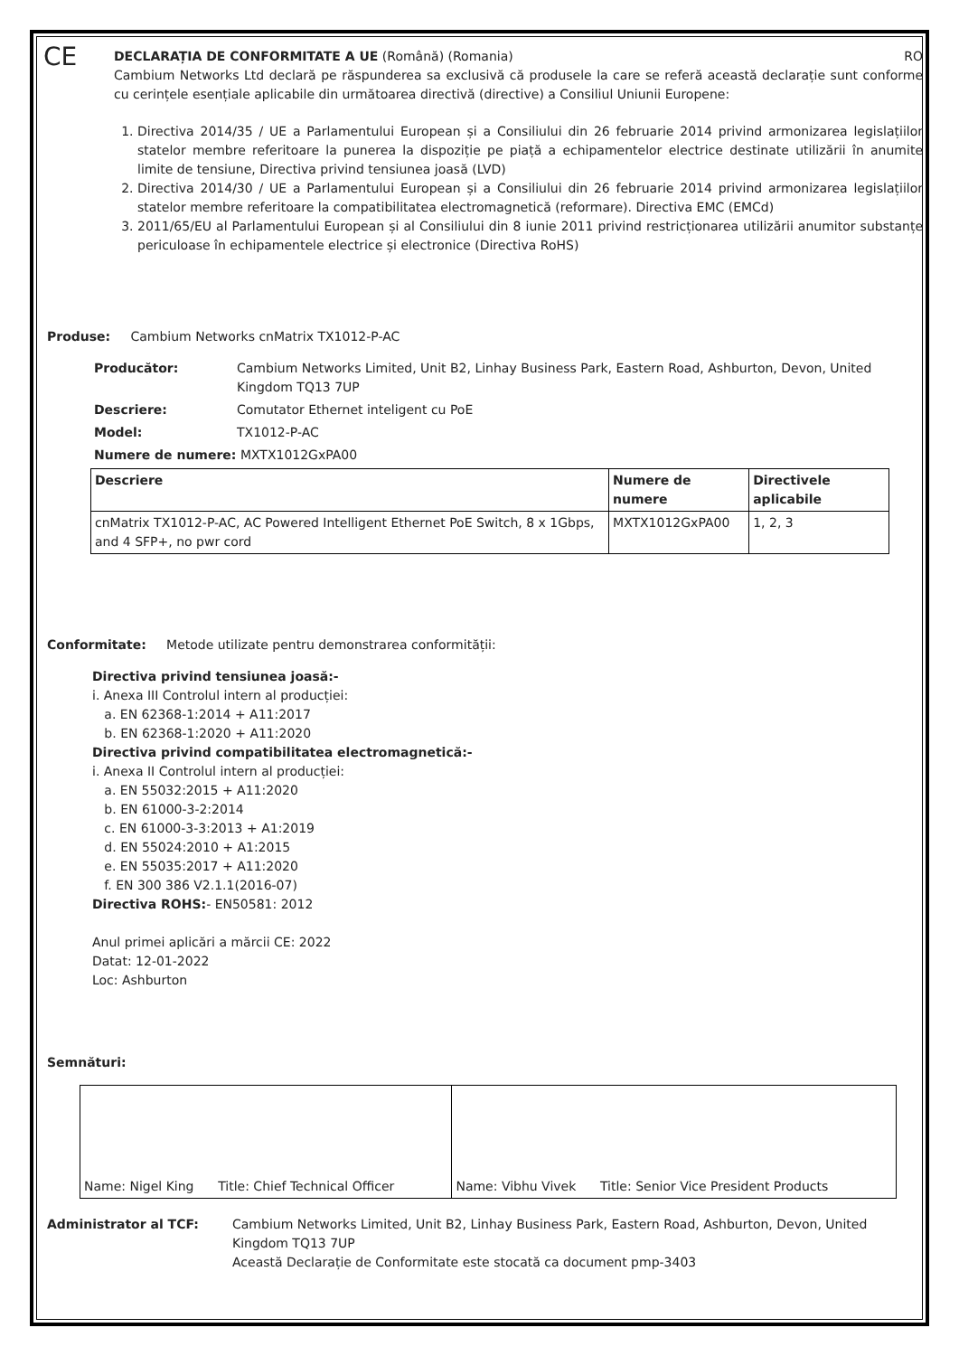CE
DECLARAȚIA DE CONFORMITATE A UE (Română) (Romania) RO
Cambium Networks Ltd declară pe răspunderea sa exclusivă că produsele la care se referă această declarație sunt conforme cu cerințele esențiale aplicabile din următoarea directivă (directive) a Consiliul Uniunii Europene:
1. Directiva 2014/35 / UE a Parlamentului European și a Consiliului din 26 februarie 2014 privind armonizarea legislațiilor statelor membre referitoare la punerea la dispoziție pe piață a echipamentelor electrice destinate utilizării în anumite limite de tensiune, Directiva privind tensiunea joasă (LVD)
2. Directiva 2014/30 / UE a Parlamentului European și a Consiliului din 26 februarie 2014 privind armonizarea legislațiilor statelor membre referitoare la compatibilitatea electromagnetică (reformare). Directiva EMC (EMCd)
3. 2011/65/EU al Parlamentului European și al Consiliului din 8 iunie 2011 privind restricționarea utilizării anumitor substanțe periculoase în echipamentele electrice și electronice (Directiva RoHS)
Produse: Cambium Networks cnMatrix TX1012-P-AC
Producător: Cambium Networks Limited, Unit B2, Linhay Business Park, Eastern Road, Ashburton, Devon, United Kingdom TQ13 7UP
Descriere: Comutator Ethernet inteligent cu PoE
Model: TX1012-P-AC
Numere de numere: MXTX1012GxPA00
| Descriere | Numere de numere | Directivele aplicabile |
| --- | --- | --- |
| cnMatrix TX1012-P-AC, AC Powered Intelligent Ethernet PoE Switch, 8 x 1Gbps, and 4 SFP+, no pwr cord | MXTX1012GxPA00 | 1, 2, 3 |
Conformitate: Metode utilizate pentru demonstrarea conformității:
Directiva privind tensiunea joasă:-
i. Anexa III Controlul intern al producției:
a. EN 62368-1:2014 + A11:2017
b. EN 62368-1:2020 + A11:2020
Directiva privind compatibilitatea electromagnetică:-
i. Anexa II Controlul intern al producției:
a. EN 55032:2015 + A11:2020
b. EN 61000-3-2:2014
c. EN 61000-3-3:2013 + A1:2019
d. EN 55024:2010 + A1:2015
e. EN 55035:2017 + A11:2020
f. EN 300 386 V2.1.1(2016-07)
Directiva ROHS:- EN50581: 2012
Anul primei aplicări a mărcii CE: 2022
Datat: 12-01-2022
Loc: Ashburton
Semnături:
| Name: Nigel King Title: Chief Technical Officer | Name: Vibhu Vivek Title: Senior Vice President Products |
Administrator al TCF: Cambium Networks Limited, Unit B2, Linhay Business Park, Eastern Road, Ashburton, Devon, United Kingdom TQ13 7UP
Această Declarație de Conformitate este stocată ca document pmp-3403